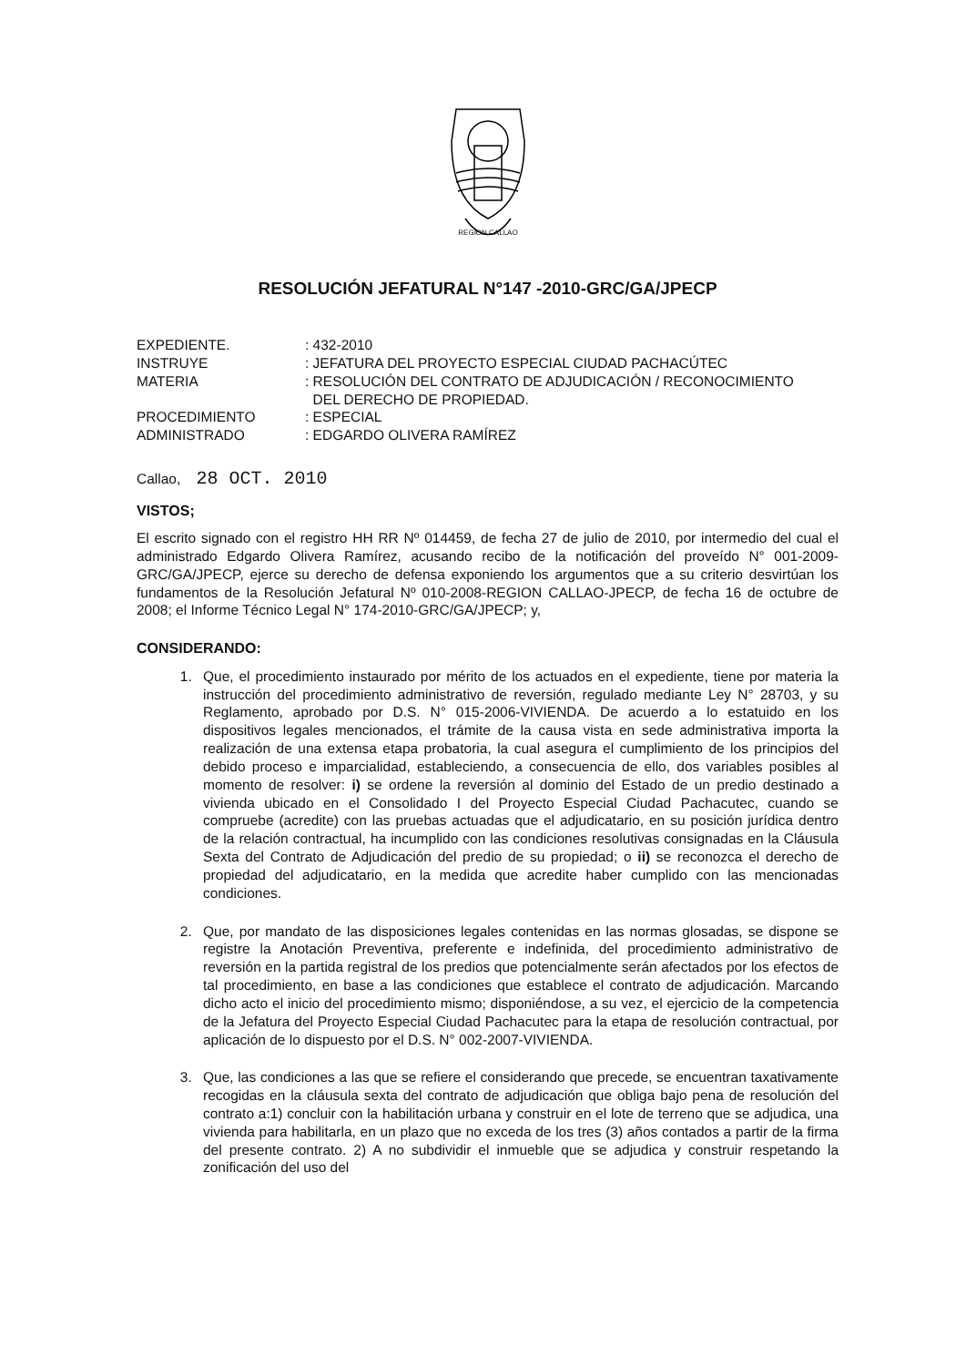REGION CALLAO
RESOLUCIÓN JEFATURAL N°147 -2010-GRC/GA/JPECP
| EXPEDIENTE. | : 432-2010 |
| INSTRUYE | : JEFATURA DEL PROYECTO ESPECIAL CIUDAD PACHACÚTEC |
| MATERIA | : RESOLUCIÓN DEL CONTRATO DE ADJUDICACIÓN / RECONOCIMIENTO DEL DERECHO DE PROPIEDAD. |
| PROCEDIMIENTO | : ESPECIAL |
| ADMINISTRADO | : EDGARDO OLIVERA RAMÍREZ |
Callao, 28 OCT. 2010
VISTOS;
El escrito signado con el registro HH RR Nº 014459, de fecha 27 de julio de 2010, por intermedio del cual el administrado Edgardo Olivera Ramírez, acusando recibo de la notificación del proveído N° 001-2009-GRC/GA/JPECP, ejerce su derecho de defensa exponiendo los argumentos que a su criterio desvirtúan los fundamentos de la Resolución Jefatural Nº 010-2008-REGION CALLAO-JPECP, de fecha 16 de octubre de 2008; el Informe Técnico Legal N° 174-2010-GRC/GA/JPECP; y,
CONSIDERANDO:
1. Que, el procedimiento instaurado por mérito de los actuados en el expediente, tiene por materia la instrucción del procedimiento administrativo de reversión, regulado mediante Ley N° 28703, y su Reglamento, aprobado por D.S. N° 015-2006-VIVIENDA. De acuerdo a lo estatuido en los dispositivos legales mencionados, el trámite de la causa vista en sede administrativa importa la realización de una extensa etapa probatoria, la cual asegura el cumplimiento de los principios del debido proceso e imparcialidad, estableciendo, a consecuencia de ello, dos variables posibles al momento de resolver: i) se ordene la reversión al dominio del Estado de un predio destinado a vivienda ubicado en el Consolidado I del Proyecto Especial Ciudad Pachacutec, cuando se compruebe (acredite) con las pruebas actuadas que el adjudicatario, en su posición jurídica dentro de la relación contractual, ha incumplido con las condiciones resolutivas consignadas en la Cláusula Sexta del Contrato de Adjudicación del predio de su propiedad; o ii) se reconozca el derecho de propiedad del adjudicatario, en la medida que acredite haber cumplido con las mencionadas condiciones.
2. Que, por mandato de las disposiciones legales contenidas en las normas glosadas, se dispone se registre la Anotación Preventiva, preferente e indefinida, del procedimiento administrativo de reversión en la partida registral de los predios que potencialmente serán afectados por los efectos de tal procedimiento, en base a las condiciones que establece el contrato de adjudicación. Marcando dicho acto el inicio del procedimiento mismo; disponiéndose, a su vez, el ejercicio de la competencia de la Jefatura del Proyecto Especial Ciudad Pachacutec para la etapa de resolución contractual, por aplicación de lo dispuesto por el D.S. N° 002-2007-VIVIENDA.
3. Que, las condiciones a las que se refiere el considerando que precede, se encuentran taxativamente recogidas en la cláusula sexta del contrato de adjudicación que obliga bajo pena de resolución del contrato a:1) concluir con la habilitación urbana y construir en el lote de terreno que se adjudica, una vivienda para habilitarla, en un plazo que no exceda de los tres (3) años contados a partir de la firma del presente contrato. 2) A no subdividir el inmueble que se adjudica y construir respetando la zonificación del uso del